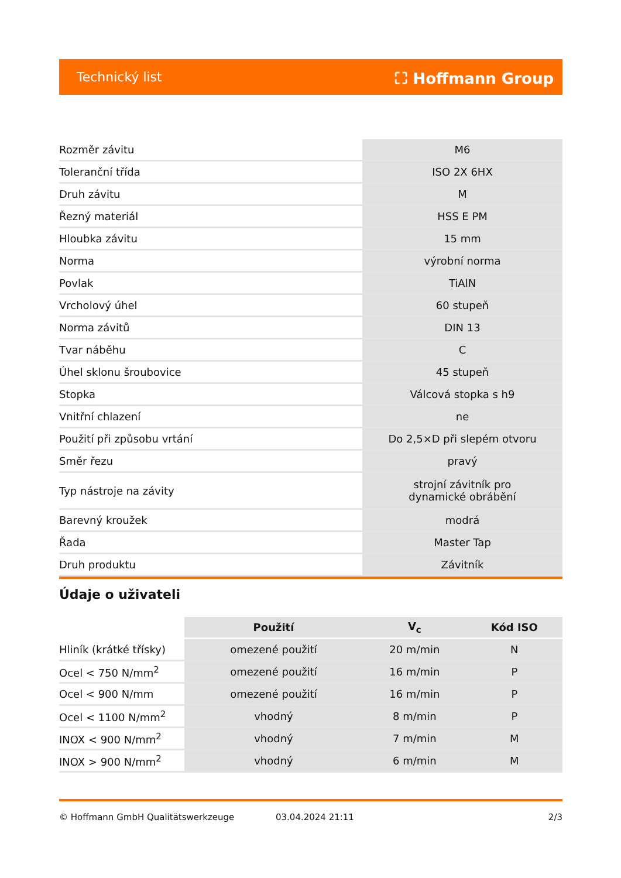Technický list ⛶ Hoffmann Group
| Rozměr závitu | M6 |
| Toleranční třída | ISO 2X 6HX |
| Druh závitu | M |
| Řezný materiál | HSS E PM |
| Hloubka závitu | 15 mm |
| Norma | výrobní norma |
| Povlak | TiAlN |
| Vrcholový úhel | 60 stupeň |
| Norma závitů | DIN 13 |
| Tvar náběhu | C |
| Úhel sklonu šroubovice | 45 stupeň |
| Stopka | Válcová stopka s h9 |
| Vnitřní chlazení | ne |
| Použití při způsobu vrtání | Do 2,5×D při slepém otvoru |
| Směr řezu | pravý |
| Typ nástroje na závity | strojní závitník pro dynamické obrábění |
| Barevný kroužek | modrá |
| Řada | Master Tap |
| Druh produktu | Závitník |
Údaje o uživateli
| | Použití | V<sub>c</sub> | Kód ISO |
| --- | --- | --- | --- |
| Hliník (krátké třísky) | omezené použití | 20 m/min | N |
| Ocel < 750 N/mm<sup>2</sup> | omezené použití | 16 m/min | P |
| Ocel < 900 N/mm | omezené použití | 16 m/min | P |
| Ocel < 1100 N/mm<sup>2</sup> | vhodný | 8 m/min | P |
| INOX < 900 N/mm<sup>2</sup> | vhodný | 7 m/min | M |
| INOX > 900 N/mm<sup>2</sup> | vhodný | 6 m/min | M |
© Hoffmann GmbH Qualitätswerkzeuge 03.04.2024 21:11 2/3